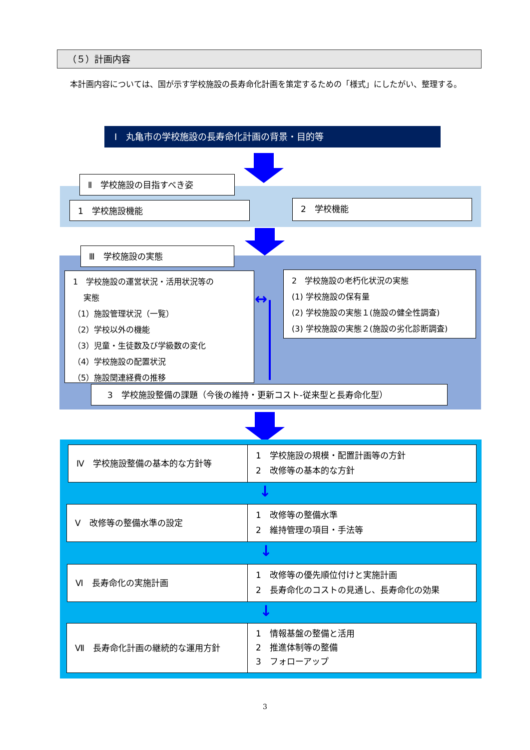（５）計画内容
本計画内容については、国が示す学校施設の長寿命化計画を策定するための「様式」にしたがい、整理する。
Ⅰ　丸亀市の学校施設の長寿命化計画の背景・目的等
Ⅱ　学校施設の目指すべき姿
1　学校施設機能 2　学校機能
Ⅲ　学校施設の実態
1　学校施設の運営状況・活用状況等の
　 実態
（1）施設管理状況（一覧）
（2）学校以外の機能
（3）児童・生徒数及び学級数の変化
（4）学校施設の配置状況
（5）施設関連経費の推移
2　学校施設の老朽化状況の実態
(1) 学校施設の保有量
(2) 学校施設の実態１(施設の健全性調査)
(3) 学校施設の実態２(施設の劣化診断調査)
↔
3　学校施設整備の課題（今後の維持・更新コスト-従来型と長寿命化型）
Ⅳ　学校施設整備の基本的な方針等
1　学校施設の規模・配置計画等の方針
2　改修等の基本的な方針
↓
Ⅴ　改修等の整備水準の設定
1　改修等の整備水準
2　維持管理の項目・手法等
↓
Ⅵ　長寿命化の実施計画
1　改修等の優先順位付けと実施計画
2　長寿命化のコストの見通し、長寿命化の効果
↓
Ⅶ　長寿命化計画の継続的な運用方針
1　情報基盤の整備と活用
2　推進体制等の整備
3　フォローアップ
3